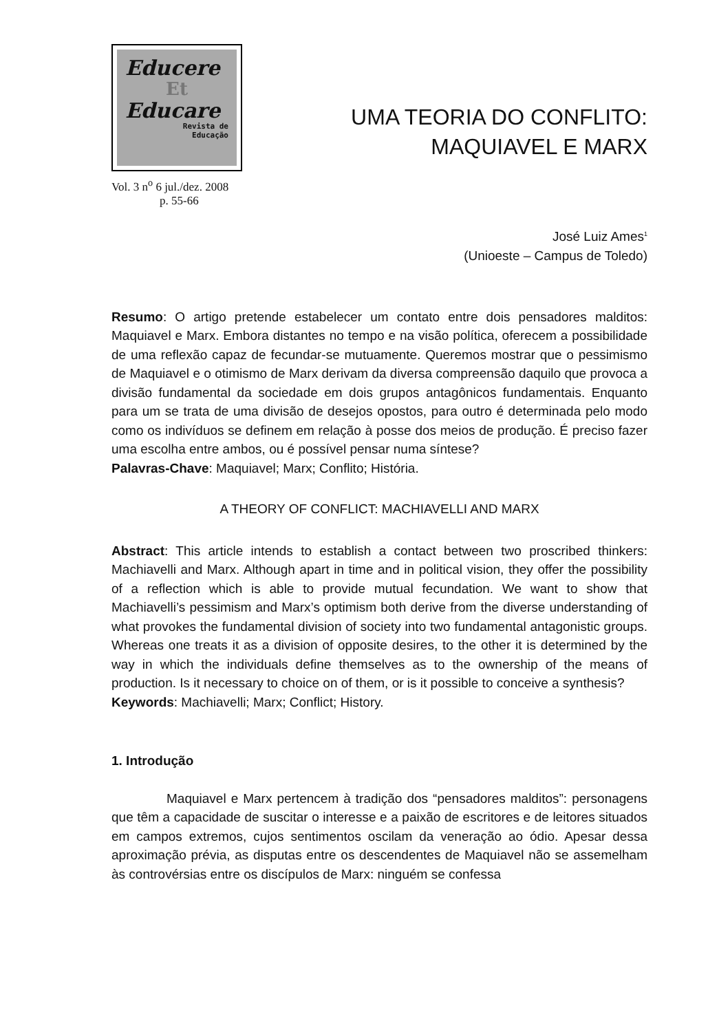Educere
Et
Educare
Revista de
Educação
Vol. 3 n<sup>o</sup> 6 jul./dez. 2008
p. 55-66
UMA TEORIA DO CONFLITO:
MAQUIAVEL E MARX
José Luiz Ames<sup>1</sup>
(Unioeste – Campus de Toledo)
Resumo: O artigo pretende estabelecer um contato entre dois pensadores malditos: Maquiavel e Marx. Embora distantes no tempo e na visão política, oferecem a possibilidade de uma reflexão capaz de fecundar-se mutuamente. Queremos mostrar que o pessimismo de Maquiavel e o otimismo de Marx derivam da diversa compreensão daquilo que provoca a divisão fundamental da sociedade em dois grupos antagônicos fundamentais. Enquanto para um se trata de uma divisão de desejos opostos, para outro é determinada pelo modo como os indivíduos se definem em relação à posse dos meios de produção. É preciso fazer uma escolha entre ambos, ou é possível pensar numa síntese?
Palavras-Chave: Maquiavel; Marx; Conflito; História.
A THEORY OF CONFLICT: MACHIAVELLI AND MARX
Abstract: This article intends to establish a contact between two proscribed thinkers: Machiavelli and Marx. Although apart in time and in political vision, they offer the possibility of a reflection which is able to provide mutual fecundation. We want to show that Machiavelli’s pessimism and Marx’s optimism both derive from the diverse understanding of what provokes the fundamental division of society into two fundamental antagonistic groups. Whereas one treats it as a division of opposite desires, to the other it is determined by the way in which the individuals define themselves as to the ownership of the means of production. Is it necessary to choice on of them, or is it possible to conceive a synthesis?
Keywords: Machiavelli; Marx; Conflict; History.
1. Introdução
Maquiavel e Marx pertencem à tradição dos “pensadores malditos”: personagens que têm a capacidade de suscitar o interesse e a paixão de escritores e de leitores situados em campos extremos, cujos sentimentos oscilam da veneração ao ódio. Apesar dessa aproximação prévia, as disputas entre os descendentes de Maquiavel não se assemelham às controvérsias entre os discípulos de Marx: ninguém se confessa